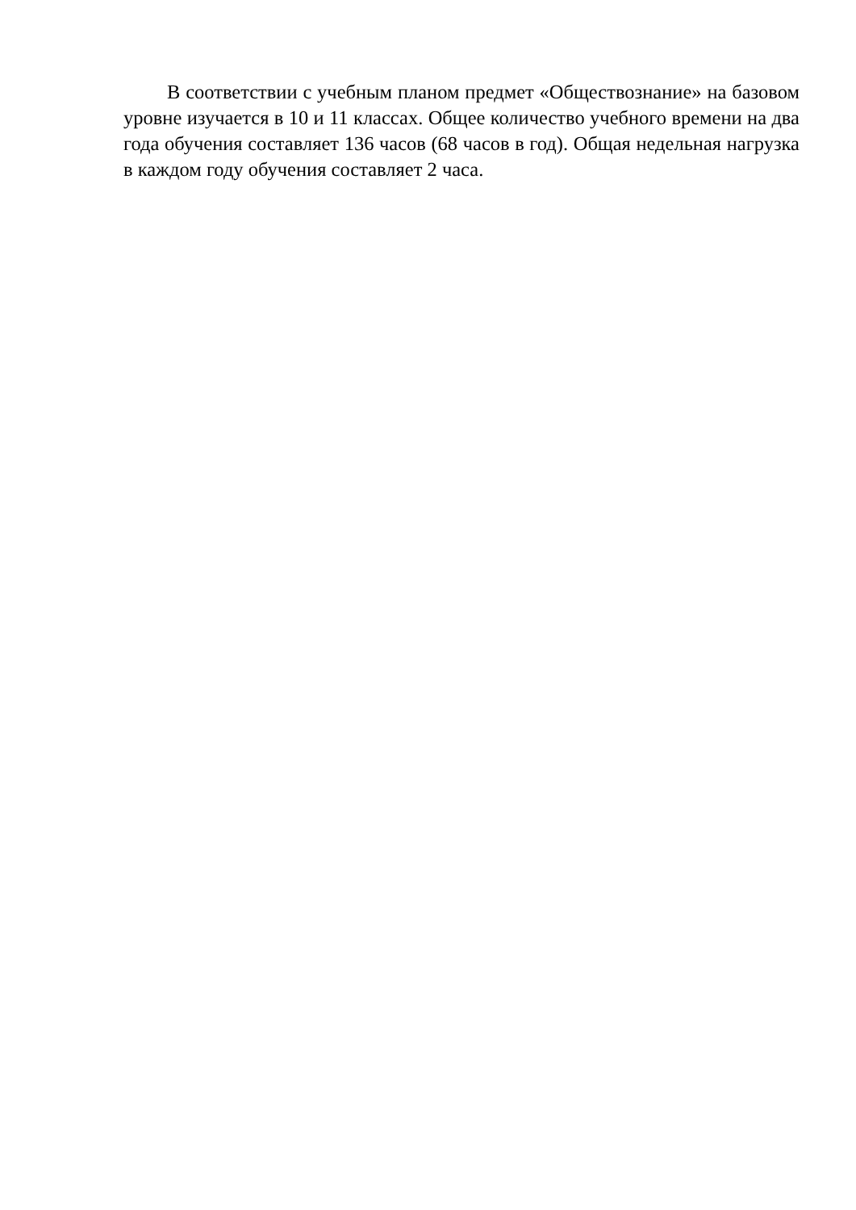В соответствии с учебным планом предмет «Обществознание» на базовом уровне изучается в 10 и 11 классах. Общее количество учебного времени на два года обучения составляет 136 часов (68 часов в год). Общая недельная нагрузка в каждом году обучения составляет 2 часа.